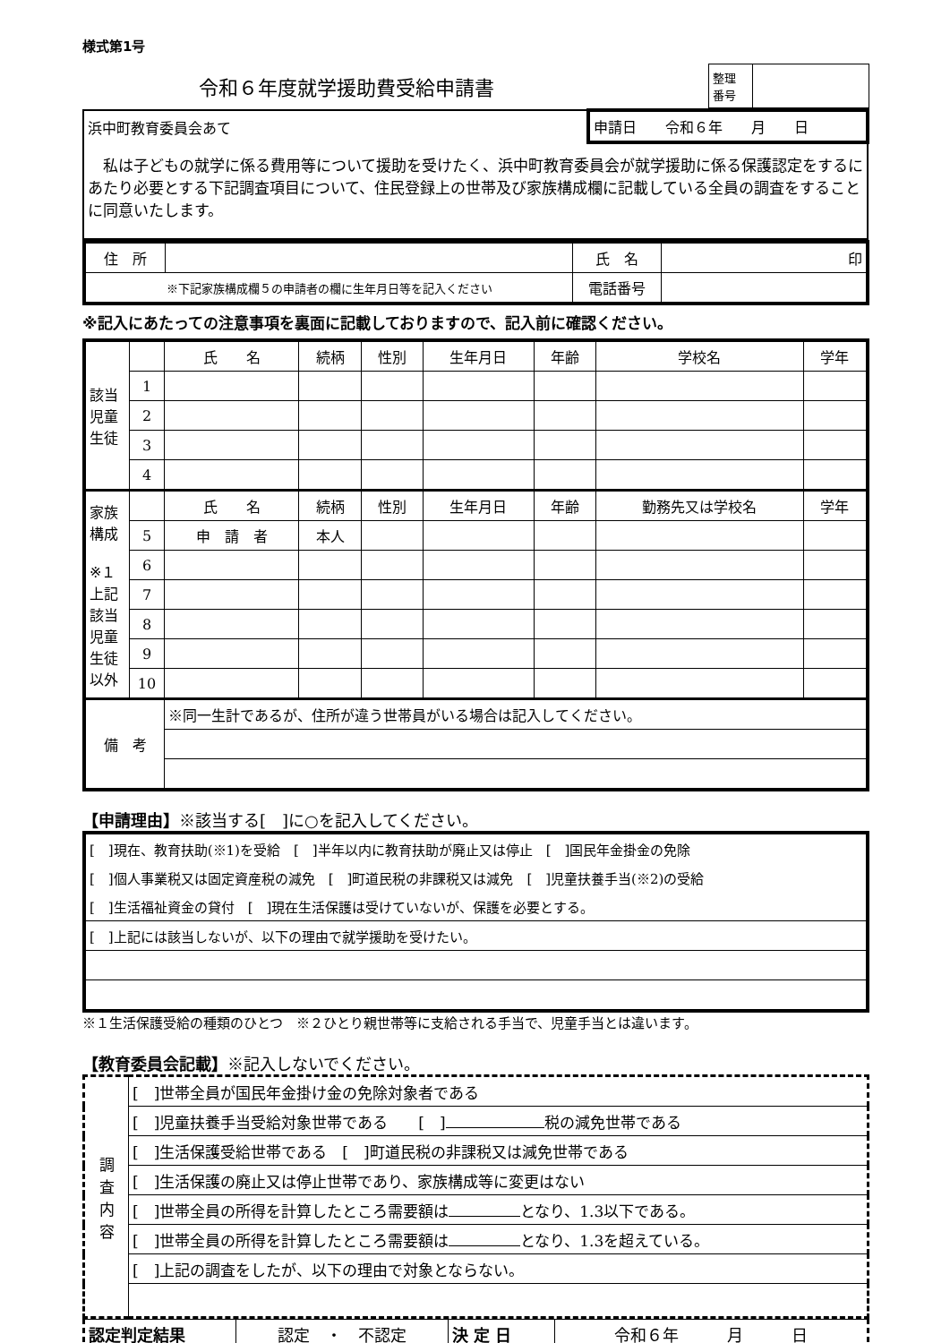様式第1号
令和６年度就学援助費受給申請書
| 整理 番号 | |
| 浜中町教育委員会あて | 申請日 令和６年 月 日 |
| 私は子どもの就学に係る費用等について援助を受けたく、浜中町教育委員会が就学援助に係る保護認定をするにあたり必要とする下記調査項目について、住民登録上の世帯及び家族構成欄に記載している全員の調査をすることに同意いたします。 | |
| 住 所 | | 氏 名 | 印 |
| ※下記家族構成欄５の申請者の欄に生年月日等を記入ください | | 電話番号 | |
※記入にあたっての注意事項を裏面に記載しておりますので、記入前に確認ください。
| 該当 児童 生徒 | | 氏 名 | 続柄 | 性別 | 生年月日 | 年齢 | 学校名 | 学年 |
| | 1 | | | | | | | |
| | 2 | | | | | | | |
| | 3 | | | | | | | |
| | 4 | | | | | | | |
| 家族 構成 ※１ 上記 該当 児童 生徒 以外 | | 氏 名 | 続柄 | 性別 | 生年月日 | 年齢 | 勤務先又は学校名 | 学年 |
| | 5 | 申 請 者 | 本人 | | | | | |
| | 6 | | | | | | | |
| | 7 | | | | | | | |
| | 8 | | | | | | | |
| | 9 | | | | | | | |
| | 10 | | | | | | | |
| 備 考 | | ※同一生計であるが、住所が違う世帯員がいる場合は記入してください。 | | | | | | |
【申請理由】※該当する[　]に○を記入してください。
| [ ]現在、教育扶助(※1)を受給 [ ]半年以内に教育扶助が廃止又は停止 [ ]国民年金掛金の免除 |
| [ ]個人事業税又は固定資産税の減免 [ ]町道民税の非課税又は減免 [ ]児童扶養手当(※2)の受給 |
| [ ]生活福祉資金の貸付 [ ]現在生活保護は受けていないが、保護を必要とする。 |
| [ ]上記には該当しないが、以下の理由で就学援助を受けたい。 |
※１生活保護受給の種類のひとつ　※２ひとり親世帯等に支給される手当で、児童手当とは違います。
【教育委員会記載】※記入しないでください。
| 調 査 内 容 | [ ]世帯全員が国民年金掛け金の免除対象者である |
| | [ ]児童扶養手当受給対象世帯である [ ] 税の減免世帯である |
| | [ ]生活保護受給世帯である [ ]町道民税の非課税又は減免世帯である |
| | [ ]生活保護の廃止又は停止世帯であり、家族構成等に変更はない |
| | [ ]世帯全員の所得を計算したところ需要額は となり、1.3以下である。 |
| | [ ]世帯全員の所得を計算したところ需要額は となり、1.3を超えている。 |
| | [ ]上記の調査をしたが、以下の理由で対象とならない。 |
| 認定判定結果 | 認定 ・ 不認定 | 決 定 日 | 令和６年 月 日 |